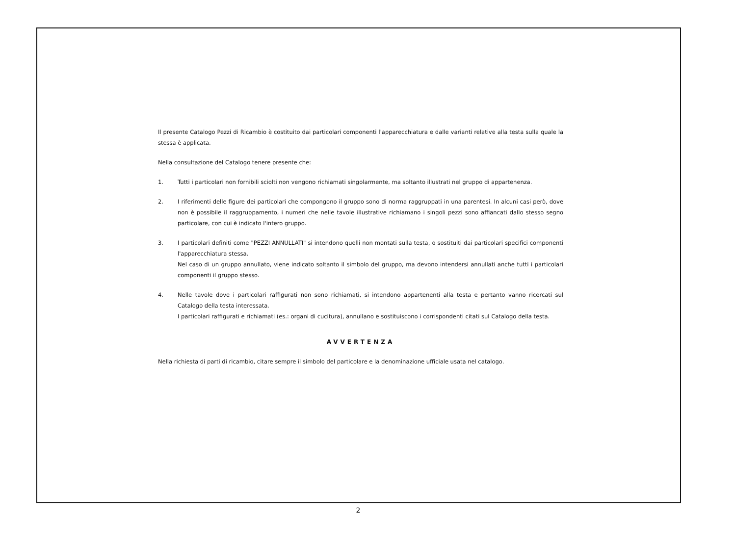Il presente Catalogo Pezzi di Ricambio è costituito dai particolari componenti l'apparecchiatura e dalle varianti relative alla testa sulla quale la stessa è applicata.
Nella consultazione del Catalogo tenere presente che:
1. Tutti i particolari non fornibili sciolti non vengono richiamati singolarmente, ma soltanto illustrati nel gruppo di appartenenza.
2. I riferimenti delle figure dei particolari che compongono il gruppo sono di norma raggruppati in una parentesi. In alcuni casi però, dove non è possibile il raggruppamento, i numeri che nelle tavole illustrative richiamano i singoli pezzi sono affiancati dallo stesso segno particolare, con cui è indicato l'intero gruppo.
3. I particolari definiti come "PEZZI ANNULLATI" si intendono quelli non montati sulla testa, o sostituiti dai particolari specifici componenti l'apparecchiatura stessa.
Nel caso di un gruppo annullato, viene indicato soltanto il simbolo del gruppo, ma devono intendersi annullati anche tutti i particolari componenti il gruppo stesso.
4. Nelle tavole dove i particolari raffigurati non sono richiamati, si intendono appartenenti alla testa e pertanto vanno ricercati sul Catalogo della testa interessata.
I particolari raffigurati e richiamati (es.: organi di cucitura), annullano e sostituiscono i corrispondenti citati sul Catalogo della testa.
AVVERTENZA
Nella richiesta di parti di ricambio, citare sempre il simbolo del particolare e la denominazione ufficiale usata nel catalogo.
2